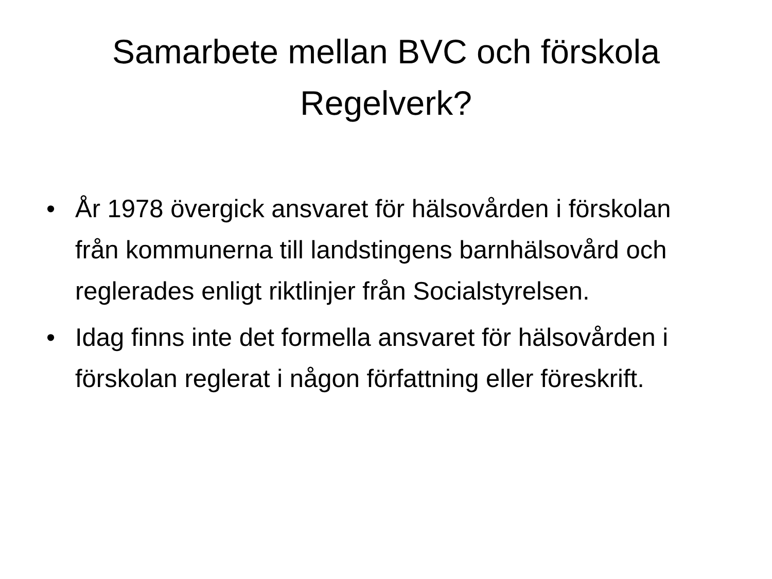Samarbete mellan BVC och förskola
Regelverk?
• År 1978 övergick ansvaret för hälsovården i förskolan från kommunerna till landstingens barnhälsovård och reglerades enligt riktlinjer från Socialstyrelsen.
• Idag finns inte det formella ansvaret för hälsovården i förskolan reglerat i någon författning eller föreskrift.